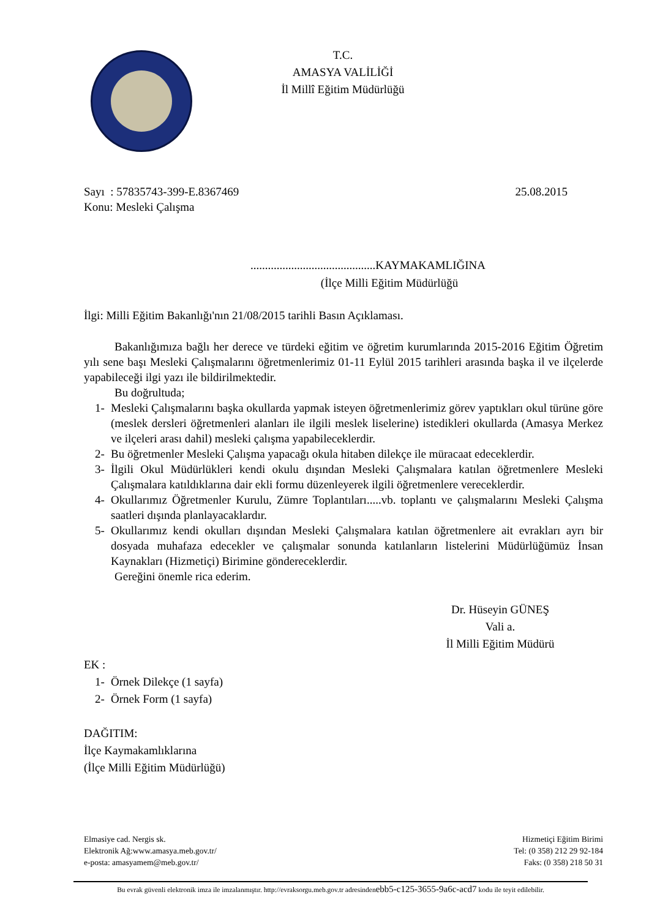T.C.
AMASYA VALİLİĞİ
İl Millî Eğitim Müdürlüğü
Sayı : 57835743-399-E.8367469 25.08.2015
Konu: Mesleki Çalışma
...........................................KAYMAKAMLIĞINA
(İlçe Milli Eğitim Müdürlüğü
İlgi: Milli Eğitim Bakanlığı'nın 21/08/2015 tarihli Basın Açıklaması.
Bakanlığımıza bağlı her derece ve türdeki eğitim ve öğretim kurumlarında 2015-2016 Eğitim Öğretim yılı sene başı Mesleki Çalışmalarını öğretmenlerimiz 01-11 Eylül 2015 tarihleri arasında başka il ve ilçelerde yapabileceği ilgi yazı ile bildirilmektedir.
Bu doğrultuda;
1- Mesleki Çalışmalarını başka okullarda yapmak isteyen öğretmenlerimiz görev yaptıkları okul türüne göre (meslek dersleri öğretmenleri alanları ile ilgili meslek liselerine) istedikleri okullarda (Amasya Merkez ve ilçeleri arası dahil) mesleki çalışma yapabileceklerdir.
2- Bu öğretmenler Mesleki Çalışma yapacağı okula hitaben dilekçe ile müracaat edeceklerdir.
3- İlgili Okul Müdürlükleri kendi okulu dışından Mesleki Çalışmalara katılan öğretmenlere Mesleki Çalışmalara katıldıklarına dair ekli formu düzenleyerek ilgili öğretmenlere vereceklerdir.
4- Okullarımız Öğretmenler Kurulu, Zümre Toplantıları.....vb. toplantı ve çalışmalarını Mesleki Çalışma saatleri dışında planlayacaklardır.
5- Okullarımız kendi okulları dışından Mesleki Çalışmalara katılan öğretmenlere ait evrakları ayrı bir dosyada muhafaza edecekler ve çalışmalar sonunda katılanların listelerini Müdürlüğümüz İnsan Kaynakları (Hizmetiçi) Birimine göndereceklerdir.
Gereğini önemle rica ederim.
Dr. Hüseyin GÜNEŞ
Vali a.
İl Milli Eğitim Müdürü
EK :
1- Örnek Dilekçe (1 sayfa)
2- Örnek Form (1 sayfa)
DAĞITIM:
İlçe Kaymakamlıklarına
(İlçe Milli Eğitim Müdürlüğü)
Elmasiye cad. Nergis sk.
Elektronik Ağ:www.amasya.meb.gov.tr/
e-posta: amasyamem@meb.gov.tr/
Hizmetiçi Eğitim Birimi
Tel: (0 358) 212 29 92-184
Faks: (0 358) 218 50 31
Bu evrak güvenli elektronik imza ile imzalanmıştır. http://evraksorgu.meb.gov.tr adresindenebb5-c125-3655-9a6c-acd7 kodu ile teyit edilebilir.